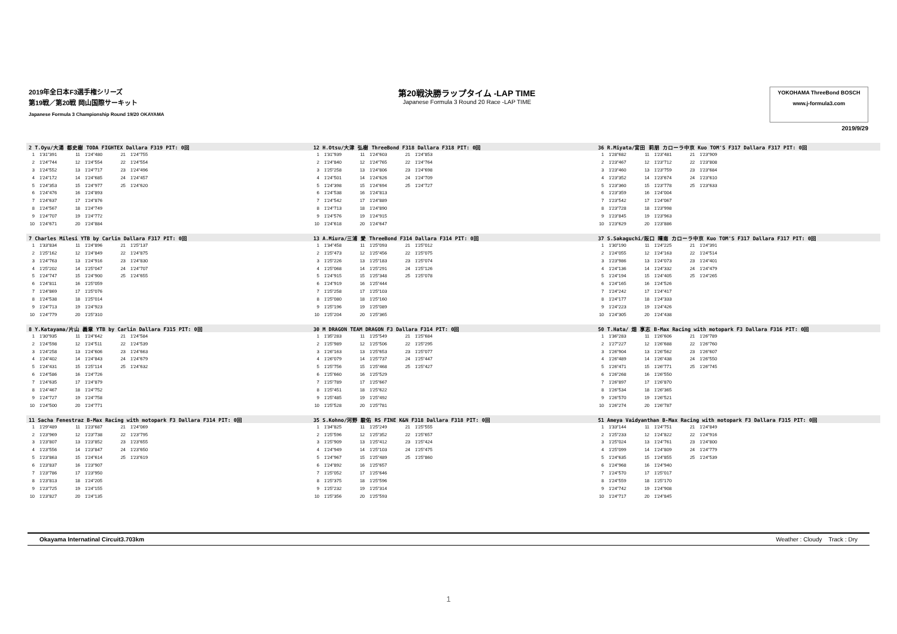2019年全日本F3選手権シリーズ
第19戦／第20戦 岡山国際サーキット
Japanese Formula 3 Championship Round 19/20 OKAYAMA
第20戦決勝ラップタイム -LAP TIME
Japanese Formula 3 Round 20 Race -LAP TIME
YOKOHAMA ThreeBond BOSCH
www.j-formula3.com
2019/9/29
2 T.Oyu/大湯 都史樹 TODA FIGHTEX Dallara F319 PIT: 0回
| 1 | 1'31"391 | 11 | 1'24"480 | 21 | 1'24"755 |
| 2 | 1'24"744 | 12 | 1'24"554 | 22 | 1'24"554 |
| 3 | 1'24"552 | 13 | 1'24"717 | 23 | 1'24"496 |
| 4 | 1'24"172 | 14 | 1'24"685 | 24 | 1'24"457 |
| 5 | 1'24"353 | 15 | 1'24"977 | 25 | 1'24"620 |
| 6 | 1'24"476 | 16 | 1'24"893 | | |
| 7 | 1'24"637 | 17 | 1'24"876 | | |
| 8 | 1'24"567 | 18 | 1'24"749 | | |
| 9 | 1'24"707 | 19 | 1'24"772 | | |
| 10 | 1'24"671 | 20 | 1'24"884 | | |
7 Charles Milesi YTB by Carlin Dallara F317 PIT: 0回
| 1 | 1'33"834 | 11 | 1'24"896 | 21 | 1'25"137 |
| 2 | 1'25"162 | 12 | 1'24"849 | 22 | 1'24"875 |
| 3 | 1'24"763 | 13 | 1'24"916 | 23 | 1'24"830 |
| 4 | 1'25"202 | 14 | 1'25"047 | 24 | 1'24"707 |
| 5 | 1'24"747 | 15 | 1'24"900 | 25 | 1'24"655 |
| 6 | 1'24"811 | 16 | 1'25"059 | | |
| 7 | 1'24"869 | 17 | 1'25"076 | | |
| 8 | 1'24"538 | 18 | 1'25"014 | | |
| 9 | 1'24"713 | 19 | 1'24"923 | | |
| 10 | 1'24"779 | 20 | 1'25"310 | | |
8 Y.Katayama/片山 義章 YTB by Carlin Dallara F315 PIT: 0回
| 1 | 1'30"935 | 11 | 1'24"642 | 21 | 1'24"584 |
| 2 | 1'24"598 | 12 | 1'24"511 | 22 | 1'24"539 |
| 3 | 1'24"258 | 13 | 1'24"606 | 23 | 1'24"663 |
| 4 | 1'24"402 | 14 | 1'24"843 | 24 | 1'24"679 |
| 5 | 1'24"431 | 15 | 1'25"114 | 25 | 1'24"632 |
| 6 | 1'24"586 | 16 | 1'24"726 | | |
| 7 | 1'24"635 | 17 | 1'24"879 | | |
| 8 | 1'24"467 | 18 | 1'24"752 | | |
| 9 | 1'24"727 | 19 | 1'24"758 | | |
| 10 | 1'24"500 | 20 | 1'24"771 | | |
11 Sacha Fenestraz B-Max Racing with motopark F3 Dallara F314 PIT: 0回
| 1 | 1'29"489 | 11 | 1'23"687 | 21 | 1'24"069 |
| 2 | 1'23"969 | 12 | 1'23"738 | 22 | 1'23"795 |
| 3 | 1'23"807 | 13 | 1'23"852 | 23 | 1'23"655 |
| 4 | 1'23"556 | 14 | 1'23"847 | 24 | 1'23"650 |
| 5 | 1'23"863 | 15 | 1'24"614 | 25 | 1'23"619 |
| 6 | 1'23"837 | 16 | 1'23"907 | | |
| 7 | 1'23"786 | 17 | 1'23"950 | | |
| 8 | 1'23"813 | 18 | 1'24"205 | | |
| 9 | 1'23"725 | 19 | 1'24"155 | | |
| 10 | 1'23"827 | 20 | 1'24"135 | | |
12 H.Otsu/大津 弘樹 ThreeBond F318 Dallara F318 PIT: 0回
| 1 | 1'31"939 | 11 | 1'24"603 | 21 | 1'24"853 |
| 2 | 1'24"840 | 12 | 1'24"765 | 22 | 1'24"764 |
| 3 | 1'25"258 | 13 | 1'24"806 | 23 | 1'24"698 |
| 4 | 1'24"501 | 14 | 1'24"626 | 24 | 1'24"709 |
| 5 | 1'24"398 | 15 | 1'24"694 | 25 | 1'24"727 |
| 6 | 1'24"538 | 16 | 1'24"813 | | |
| 7 | 1'24"542 | 17 | 1'24"889 | | |
| 8 | 1'24"713 | 18 | 1'24"890 | | |
| 9 | 1'24"576 | 19 | 1'24"915 | | |
| 10 | 1'24"618 | 20 | 1'24"647 | | |
13 A.Miura/三浦 愛 ThreeBond F314 Dallara F314 PIT: 0回
| 1 | 1'34"458 | 11 | 1'25"093 | 21 | 1'25"012 |
| 2 | 1'25"473 | 12 | 1'25"456 | 22 | 1'25"075 |
| 3 | 1'25"226 | 13 | 1'25"183 | 23 | 1'25"074 |
| 4 | 1'25"068 | 14 | 1'25"291 | 24 | 1'25"126 |
| 5 | 1'24"915 | 15 | 1'25"348 | 25 | 1'25"078 |
| 6 | 1'24"919 | 16 | 1'25"444 | | |
| 7 | 1'25"258 | 17 | 1'25"103 | | |
| 8 | 1'25"080 | 18 | 1'25"160 | | |
| 9 | 1'25"196 | 19 | 1'25"089 | | |
| 10 | 1'25"204 | 20 | 1'25"365 | | |
30 M DRAGON TEAM DRAGON F3 Dallara F314 PIT: 0回
| 1 | 1'35"283 | 11 | 1'25"549 | 21 | 1'25"684 |
| 2 | 1'25"989 | 12 | 1'25"506 | 22 | 1'25"295 |
| 3 | 1'26"163 | 13 | 1'25"653 | 23 | 1'25"077 |
| 4 | 1'26"079 | 14 | 1'25"737 | 24 | 1'25"447 |
| 5 | 1'25"756 | 15 | 1'25"468 | 25 | 1'25"427 |
| 6 | 1'25"660 | 16 | 1'25"529 | | |
| 7 | 1'25"789 | 17 | 1'25"667 | | |
| 8 | 1'25"451 | 18 | 1'25"622 | | |
| 9 | 1'25"485 | 19 | 1'25"492 | | |
| 10 | 1'25"528 | 20 | 1'25"781 | | |
35 S.Kohno/河野 駿佑 RS FINE K&N F318 Dallara F318 PIT: 0回
| 1 | 1'34"825 | 11 | 1'25"249 | 21 | 1'25"555 |
| 2 | 1'25"596 | 12 | 1'25"352 | 22 | 1'25"657 |
| 3 | 1'25"909 | 13 | 1'25"412 | 23 | 1'25"424 |
| 4 | 1'24"949 | 14 | 1'25"103 | 24 | 1'25"475 |
| 5 | 1'24"967 | 15 | 1'25"489 | 25 | 1'25"860 |
| 6 | 1'24"892 | 16 | 1'25"657 | | |
| 7 | 1'25"052 | 17 | 1'25"646 | | |
| 8 | 1'25"375 | 18 | 1'25"596 | | |
| 9 | 1'25"232 | 19 | 1'25"314 | | |
| 10 | 1'25"356 | 20 | 1'25"593 | | |
36 R.Miyata/宮田 莉朋 カローラ中京 Kuo TOM'S F317 Dallara F317 PIT: 0回
| 1 | 1'28"682 | 11 | 1'23"481 | 21 | 1'23"909 |
| 2 | 1'23"467 | 12 | 1'23"712 | 22 | 1'23"808 |
| 3 | 1'23"460 | 13 | 1'23"759 | 23 | 1'23"684 |
| 4 | 1'23"352 | 14 | 1'23"674 | 24 | 1'23"610 |
| 5 | 1'23"360 | 15 | 1'23"778 | 25 | 1'23"633 |
| 6 | 1'23"359 | 16 | 1'24"004 | | |
| 7 | 1'23"542 | 17 | 1'24"067 | | |
| 8 | 1'23"728 | 18 | 1'23"998 | | |
| 9 | 1'23"845 | 19 | 1'23"963 | | |
| 10 | 1'23"629 | 20 | 1'23"886 | | |
37 S.Sakaguchi/阪口 晴南 カローラ中京 Kuo TOM'S F317 Dallara F317 PIT: 0回
| 1 | 1'30"190 | 11 | 1'24"225 | 21 | 1'24"391 |
| 2 | 1'24"055 | 12 | 1'24"163 | 22 | 1'24"514 |
| 3 | 1'23"986 | 13 | 1'24"073 | 23 | 1'24"401 |
| 4 | 1'24"136 | 14 | 1'24"332 | 24 | 1'24"479 |
| 5 | 1'24"194 | 15 | 1'24"405 | 25 | 1'24"265 |
| 6 | 1'24"165 | 16 | 1'24"526 | | |
| 7 | 1'24"242 | 17 | 1'24"417 | | |
| 8 | 1'24"177 | 18 | 1'24"333 | | |
| 9 | 1'24"223 | 19 | 1'24"426 | | |
| 10 | 1'24"305 | 20 | 1'24"438 | | |
50 T.Hata/ 畑 享志 B-Max Racing with motopark F3 Dallara F316 PIT: 0回
| 1 | 1'36"283 | 11 | 1'26"606 | 21 | 1'26"789 |
| 2 | 1'27"227 | 12 | 1'26"688 | 22 | 1'26"760 |
| 3 | 1'26"904 | 13 | 1'26"562 | 23 | 1'26"607 |
| 4 | 1'26"489 | 14 | 1'26"438 | 24 | 1'26"550 |
| 5 | 1'26"471 | 15 | 1'26"771 | 25 | 1'26"745 |
| 6 | 1'26"268 | 16 | 1'26"550 | | |
| 7 | 1'26"897 | 17 | 1'26"870 | | |
| 8 | 1'26"534 | 18 | 1'26"365 | | |
| 9 | 1'26"570 | 19 | 1'26"521 | | |
| 10 | 1'26"274 | 20 | 1'26"787 | | |
51 Ameya Vaidyanthan B-Max Racing with motopark F3 Dallara F315 PIT: 0回
| 1 | 1'33"144 | 11 | 1'24"751 | 21 | 1'24"849 |
| 2 | 1'25"233 | 12 | 1'24"822 | 22 | 1'24"916 |
| 3 | 1'25"024 | 13 | 1'24"761 | 23 | 1'24"800 |
| 4 | 1'25"099 | 14 | 1'24"809 | 24 | 1'24"779 |
| 5 | 1'24"635 | 15 | 1'24"855 | 25 | 1'24"539 |
| 6 | 1'24"968 | 16 | 1'24"940 | | |
| 7 | 1'24"570 | 17 | 1'25"017 | | |
| 8 | 1'24"559 | 18 | 1'25"170 | | |
| 9 | 1'24"742 | 19 | 1'24"908 | | |
| 10 | 1'24"717 | 20 | 1'24"845 | | |
Okayama Internatinal Circuit3.703km Weather : Cloudy Track : Dry
1